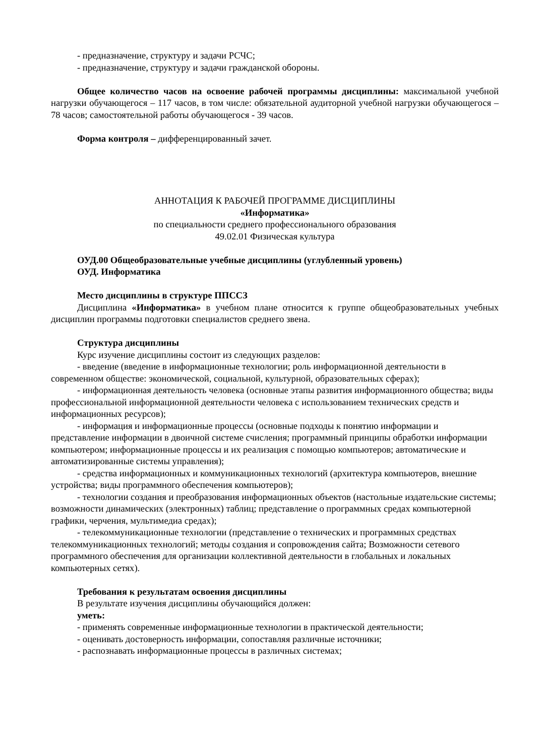- предназначение, структуру и задачи РСЧС;
- предназначение, структуру и задачи гражданской обороны.
Общее количество часов на освоение рабочей программы дисциплины: максимальной учебной нагрузки обучающегося – 117 часов, в том числе: обязательной аудиторной учебной нагрузки обучающегося – 78 часов; самостоятельной работы обучающегося - 39 часов.
Форма контроля – дифференцированный зачет.
АННОТАЦИЯ К РАБОЧЕЙ ПРОГРАММЕ ДИСЦИПЛИНЫ
«Информатика»
по специальности среднего профессионального образования
49.02.01 Физическая культура
ОУД.00 Общеобразовательные учебные дисциплины (углубленный уровень)
ОУД. Информатика
Место дисциплины в структуре ППССЗ
Дисциплина «Информатика» в учебном плане относится к группе общеобразовательных учебных дисциплин программы подготовки специалистов среднего звена.
Структура дисциплины
Курс изучение дисциплины состоит из следующих разделов:
- введение (введение в информационные технологии; роль информационной деятельности в современном обществе: экономической, социальной, культурной, образовательных сферах);
- информационная деятельность человека (основные этапы развития информационного общества; виды профессиональной информационной деятельности человека с использованием технических средств и информационных ресурсов);
- информация и информационные процессы (основные подходы к понятию информации и представление информации в двоичной системе счисления; программный принципы обработки информации компьютером; информационные процессы и их реализация с помощью компьютеров; автоматические и автоматизированные системы управления);
- средства информационных и коммуникационных технологий (архитектура компьютеров, внешние устройства; виды программного обеспечения компьютеров);
- технологии создания и преобразования информационных объектов (настольные издательские системы; возможности динамических (электронных) таблиц; представление о программных средах компьютерной графики, черчения, мультимедиа средах);
- телекоммуникационные технологии (представление о технических и программных средствах телекоммуникационных технологий; методы создания и сопровождения сайта; Возможности сетевого программного обеспечения для организации коллективной деятельности в глобальных и локальных компьютерных сетях).
Требования к результатам освоения дисциплины
В результате изучения дисциплины обучающийся должен:
уметь:
- применять современные информационные технологии в практической деятельности;
- оценивать достоверность информации, сопоставляя различные источники;
- распознавать информационные процессы в различных системах;